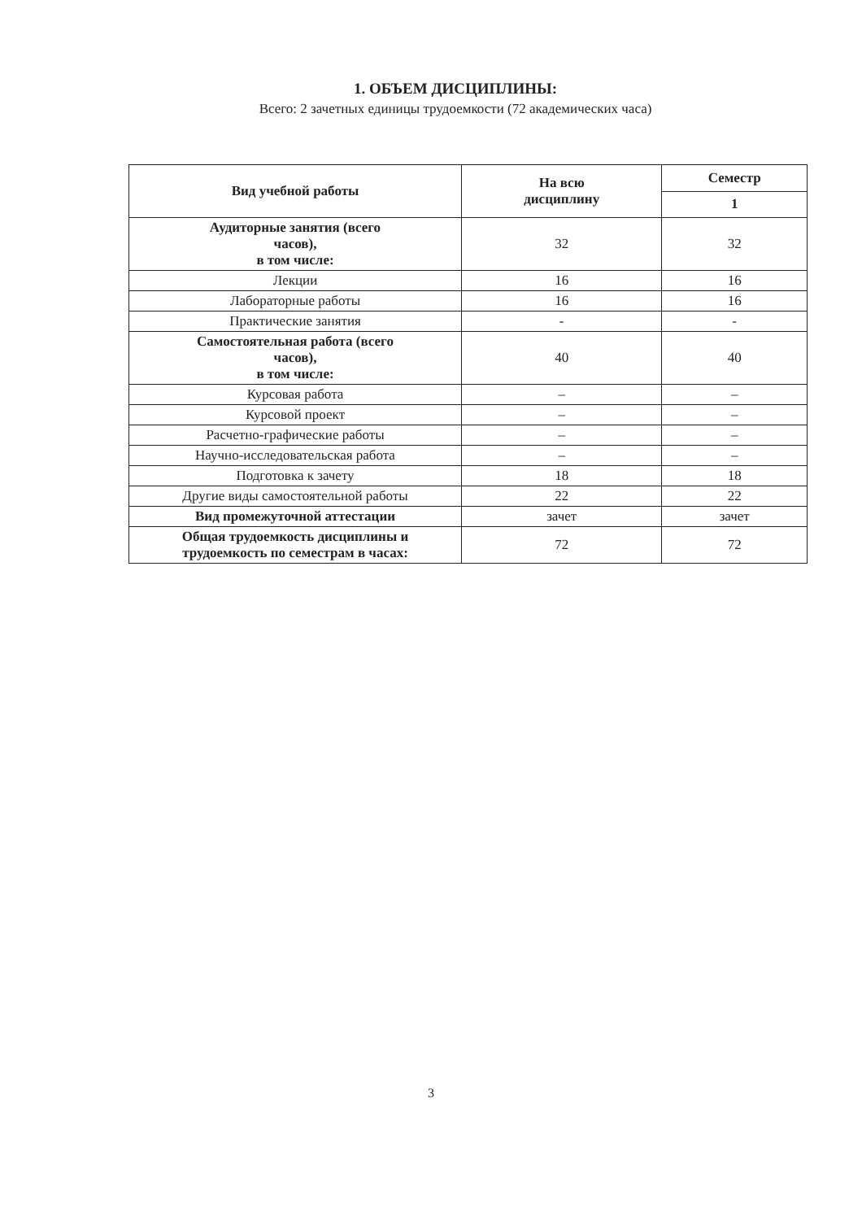1. ОБЪЕМ ДИСЦИПЛИНЫ:
Всего: 2 зачетных единицы трудоемкости (72 академических часа)
| Вид учебной работы | На всю дисциплину | Семестр |
| --- | --- | --- |
| | | 1 |
| Аудиторные занятия (всего часов), в том числе: | 32 | 32 |
| Лекции | 16 | 16 |
| Лабораторные работы | 16 | 16 |
| Практические занятия | - | - |
| Самостоятельная работа (всего часов), в том числе: | 40 | 40 |
| Курсовая работа | – | – |
| Курсовой проект | – | – |
| Расчетно-графические работы | – | – |
| Научно-исследовательская работа | – | – |
| Подготовка к зачету | 18 | 18 |
| Другие виды самостоятельной работы | 22 | 22 |
| Вид промежуточной аттестации | зачет | зачет |
| Общая трудоемкость дисциплины и трудоемкость по семестрам в часах: | 72 | 72 |
3